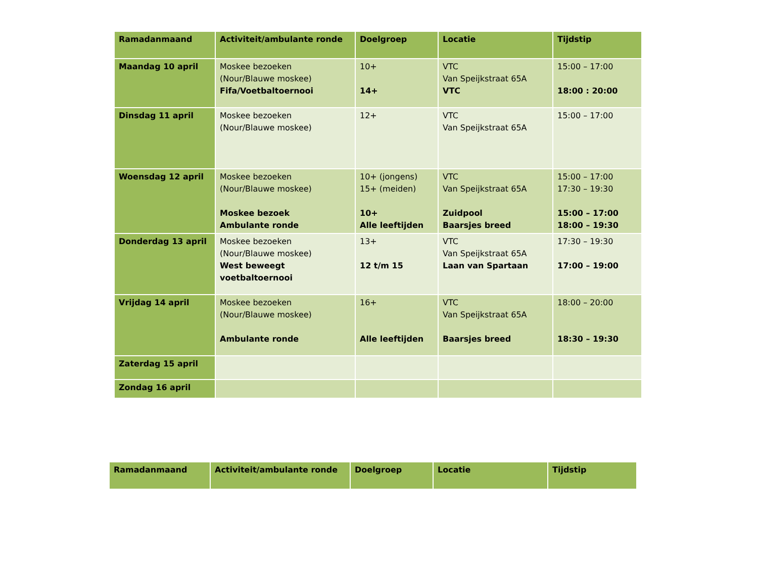| Ramadanmaand | Activiteit/ambulante ronde | Doelgroep | Locatie | Tijdstip |
| --- | --- | --- | --- | --- |
| Maandag 10 april | Moskee bezoeken (Nour/Blauwe moskee) Fifa/Voetbaltoernooi | 10+ 14+ | VTC Van Speijkstraat 65A VTC | 15:00 – 17:00 18:00 : 20:00 |
| Dinsdag 11 april | Moskee bezoeken (Nour/Blauwe moskee) | 12+ | VTC Van Speijkstraat 65A | 15:00 – 17:00 |
| Woensdag 12 april | Moskee bezoeken (Nour/Blauwe moskee) Moskee bezoek Ambulante ronde | 10+ (jongens) 15+ (meiden) 10+ Alle leeftijden | VTC Van Speijkstraat 65A Zuidpool Baarsjes breed | 15:00 – 17:00 17:30 – 19:30 15:00 – 17:00 18:00 – 19:30 |
| Donderdag 13 april | Moskee bezoeken (Nour/Blauwe moskee) West beweegt voetbaltoernooi | 13+ 12 t/m 15 | VTC Van Speijkstraat 65A Laan van Spartaan | 17:30 – 19:30 17:00 – 19:00 |
| Vrijdag 14 april | Moskee bezoeken (Nour/Blauwe moskee) Ambulante ronde | 16+ Alle leeftijden | VTC Van Speijkstraat 65A Baarsjes breed | 18:00 – 20:00 18:30 – 19:30 |
| Zaterdag 15 april | | | | |
| Zondag 16 april | | | | |
| Ramadanmaand | Activiteit/ambulante ronde | Doelgroep | Locatie | Tijdstip |
| --- | --- | --- | --- | --- |